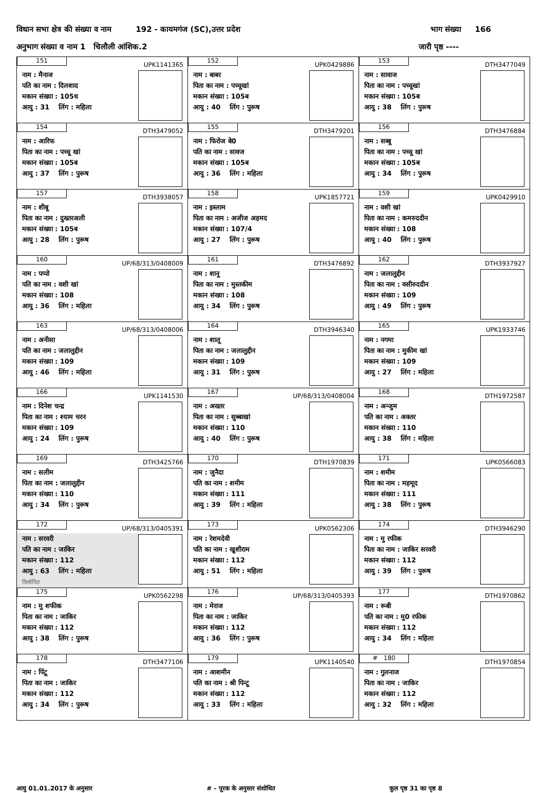विधान सभा क्षेत्र की संख्या व नाम 192 - कायमगंज (SC),उत्तर प्रदेश भाग संख्या 166
अनुभाग संख्या व नाम 1 चिलौली आंशिक.2 जारी पृष्ठ ----
| 151 UPK1141365 नाम : मैनाज पति का नाम : दिलशाद मकान संख्या : 105ध आयु : 31 लिंग : महिला | 152 UPK0429886 नाम : बाबर पिता का नाम : पच्चूखां मकान संख्या : 105ब आयु : 40 लिंग : पुरूष | 153 DTH3477049 नाम : सावाज पिता का नाम : पच्चूखां मकान संख्या : 105ब आयु : 38 लिंग : पुरूष |
| 154 DTH3479052 नाम : आरिफ पिता का नाम : पच्चू खां मकान संख्या : 105ब आयु : 37 लिंग : पुरूष | 155 DTH3479201 नाम : फिरोज बे0 पति का नाम : सावज मकान संख्या : 105ब आयु : 36 लिंग : महिला | 156 DTH3476884 नाम : सब्बू पिता का नाम : पच्चू खां मकान संख्या : 105ब आयु : 34 लिंग : पुरूष |
| 157 DTH3938057 नाम : शीबू पिता का नाम : दुख्तरअली मकान संख्या : 105ब आयु : 28 लिंग : पुरूष | 158 UPK1857721 नाम : इस्लाम पिता का नाम : अजीज अहमद मकान संख्या : 107/4 आयु : 27 लिंग : पुरूष | 159 UPK0429910 नाम : वशी खां पिता का नाम : कमरुददीन मकान संख्या : 108 आयु : 40 लिंग : पुरूष |
| 160 UP/68/313/0408009 नाम : पप्पो पति का नाम : वशी खां मकान संख्या : 108 आयु : 36 लिंग : महिला | 161 DTH3476892 नाम : शानू पिता का नाम : मुस्तकीम मकान संख्या : 108 आयु : 34 लिंग : पुरूष | 162 DTH3937927 नाम : जलालुद्दीन पिता का नाम : वसीरुददीन मकान संख्या : 109 आयु : 49 लिंग : पुरूष |
| 163 UP/68/313/0408006 नाम : अनीसा पति का नाम : जलालुद्दीन मकान संख्या : 109 आयु : 46 लिंग : महिला | 164 DTH3946340 नाम : शालू पिता का नाम : जलालुद्दीन मकान संख्या : 109 आयु : 31 लिंग : पुरूष | 165 UPK1933746 नाम : नगमा पिता का नाम : मुकीम खां मकान संख्या : 109 आयु : 27 लिंग : महिला |
| 166 UPK1141530 नाम : दिनेश चन्द्र पिता का नाम : श्याम चरन मकान संख्या : 109 आयु : 24 लिंग : पुरूष | 167 UP/68/313/0408004 नाम : अख्तर पिता का नाम : सुब्बाखां मकान संख्या : 110 आयु : 40 लिंग : पुरूष | 168 DTH1972587 नाम : अन्जुम पति का नाम : अक्तर मकान संख्या : 110 आयु : 38 लिंग : महिला |
| 169 DTH3425766 नाम : सलीम पिता का नाम : जलालुद्दीन मकान संख्या : 110 आयु : 34 लिंग : पुरूष | 170 DTH1970839 नाम : जुनैदा पति का नाम : शमीम मकान संख्या : 111 आयु : 39 लिंग : महिला | 171 UPK0566083 नाम : शमीम पिता का नाम : महमूद मकान संख्या : 111 आयु : 38 लिंग : पुरूष |
| 172 UP/68/313/0405391 नाम : सरवरी पति का नाम : जाकिर मकान संख्या : 112 आयु : 63 लिंग : महिला विलोपित | 173 UPK0562306 नाम : रेशमदेवी पति का नाम : खुशीराम मकान संख्या : 112 आयु : 51 लिंग : महिला | 174 DTH3946290 नाम : मु रफीक पिता का नाम : जाकिर सरवरी मकान संख्या : 112 आयु : 39 लिंग : पुरूष |
| 175 UPK0562298 नाम : मु शफीक पिता का नाम : जाकिर मकान संख्या : 112 आयु : 38 लिंग : पुरूष | 176 UP/68/313/0405393 नाम : मेराज पिता का नाम : जाकिर मकान संख्या : 112 आयु : 36 लिंग : पुरूष | 177 DTH1970862 नाम : रूबी पति का नाम : मु0 रफीक मकान संख्या : 112 आयु : 34 लिंग : महिला |
| 178 DTH3477106 नाम : पिंटू पिता का नाम : जाकिर मकान संख्या : 112 आयु : 34 लिंग : पुरूष | 179 UPK1140540 नाम : आशमीन पति का नाम : श्री पिन्टू मकान संख्या : 112 आयु : 33 लिंग : महिला | # 180 DTH1970854 नाम : गुलनाज पिता का नाम : जाकिर मकान संख्या : 112 आयु : 32 लिंग : महिला |
आयु 01.01.2017 के अनुसार # - पूरक के अनुसार संशोधित कुल पृष्ठ 31 का पृष्ठ 8